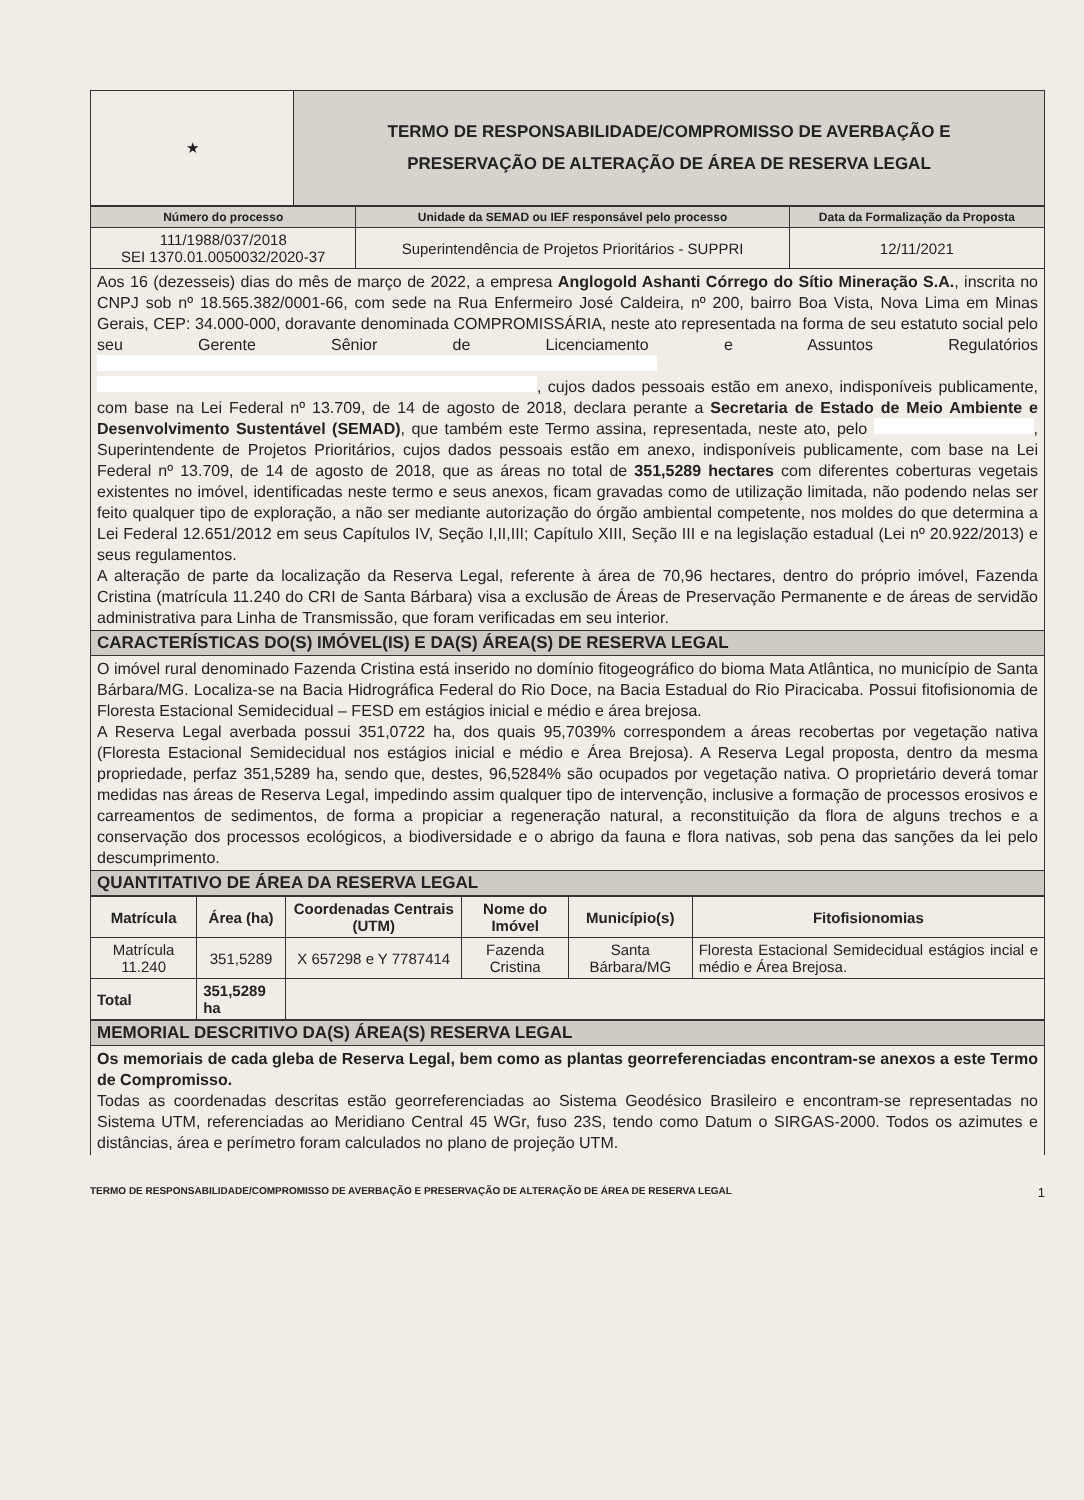| ★ | TERMO DE RESPONSABILIDADE/COMPROMISSO DE AVERBAÇÃO E PRESERVAÇÃO DE ALTERAÇÃO DE ÁREA DE RESERVA LEGAL |
| Número do processo | Unidade da SEMAD ou IEF responsável pelo processo | Data da Formalização da Proposta |
| --- | --- | --- |
| 111/1988/037/2018 SEI 1370.01.0050032/2020-37 | Superintendência de Projetos Prioritários - SUPPRI | 12/11/2021 |
Aos 16 (dezesseis) dias do mês de março de 2022, a empresa Anglogold Ashanti Córrego do Sítio Mineração S.A., inscrita no CNPJ sob nº 18.565.382/0001-66, com sede na Rua Enfermeiro José Caldeira, nº 200, bairro Boa Vista, Nova Lima em Minas Gerais, CEP: 34.000-000, doravante denominada COMPROMISSÁRIA, neste ato representada na forma de seu estatuto social pelo seu Gerente Sênior de Licenciamento e Assuntos Regulatórios , cujos dados pessoais estão em anexo, indisponíveis publicamente, com base na Lei Federal nº 13.709, de 14 de agosto de 2018, declara perante a Secretaria de Estado de Meio Ambiente e Desenvolvimento Sustentável (SEMAD), que também este Termo assina, representada, neste ato, pelo , Superintendente de Projetos Prioritários, cujos dados pessoais estão em anexo, indisponíveis publicamente, com base na Lei Federal nº 13.709, de 14 de agosto de 2018, que as áreas no total de 351,5289 hectares com diferentes coberturas vegetais existentes no imóvel, identificadas neste termo e seus anexos, ficam gravadas como de utilização limitada, não podendo nelas ser feito qualquer tipo de exploração, a não ser mediante autorização do órgão ambiental competente, nos moldes do que determina a Lei Federal 12.651/2012 em seus Capítulos IV, Seção I,II,III; Capítulo XIII, Seção III e na legislação estadual (Lei nº 20.922/2013) e seus regulamentos.
A alteração de parte da localização da Reserva Legal, referente à área de 70,96 hectares, dentro do próprio imóvel, Fazenda Cristina (matrícula 11.240 do CRI de Santa Bárbara) visa a exclusão de Áreas de Preservação Permanente e de áreas de servidão administrativa para Linha de Transmissão, que foram verificadas em seu interior.
CARACTERÍSTICAS DO(S) IMÓVEL(IS) E DA(S) ÁREA(S) DE RESERVA LEGAL
O imóvel rural denominado Fazenda Cristina está inserido no domínio fitogeográfico do bioma Mata Atlântica, no município de Santa Bárbara/MG. Localiza-se na Bacia Hidrográfica Federal do Rio Doce, na Bacia Estadual do Rio Piracicaba. Possui fitofisionomia de Floresta Estacional Semidecidual – FESD em estágios inicial e médio e área brejosa.
A Reserva Legal averbada possui 351,0722 ha, dos quais 95,7039% correspondem a áreas recobertas por vegetação nativa (Floresta Estacional Semidecidual nos estágios inicial e médio e Área Brejosa). A Reserva Legal proposta, dentro da mesma propriedade, perfaz 351,5289 ha, sendo que, destes, 96,5284% são ocupados por vegetação nativa. O proprietário deverá tomar medidas nas áreas de Reserva Legal, impedindo assim qualquer tipo de intervenção, inclusive a formação de processos erosivos e carreamentos de sedimentos, de forma a propiciar a regeneração natural, a reconstituição da flora de alguns trechos e a conservação dos processos ecológicos, a biodiversidade e o abrigo da fauna e flora nativas, sob pena das sanções da lei pelo descumprimento.
QUANTITATIVO DE ÁREA DA RESERVA LEGAL
| Matrícula | Área (ha) | Coordenadas Centrais (UTM) | Nome do Imóvel | Município(s) | Fitofisionomias |
| --- | --- | --- | --- | --- | --- |
| Matrícula 11.240 | 351,5289 | X 657298 e Y 7787414 | Fazenda Cristina | Santa Bárbara/MG | Floresta Estacional Semidecidual estágios incial e médio e Área Brejosa. |
| Total | 351,5289 ha | | | | |
MEMORIAL DESCRITIVO DA(S) ÁREA(S) RESERVA LEGAL
Os memoriais de cada gleba de Reserva Legal, bem como as plantas georreferenciadas encontram-se anexos a este Termo de Compromisso.
Todas as coordenadas descritas estão georreferenciadas ao Sistema Geodésico Brasileiro e encontram-se representadas no Sistema UTM, referenciadas ao Meridiano Central 45 WGr, fuso 23S, tendo como Datum o SIRGAS-2000. Todos os azimutes e distâncias, área e perímetro foram calculados no plano de projeção UTM.
TERMO DE RESPONSABILIDADE/COMPROMISSO DE AVERBAÇÃO E PRESERVAÇÃO DE ALTERAÇÃO DE ÁREA DE RESERVA LEGAL 1